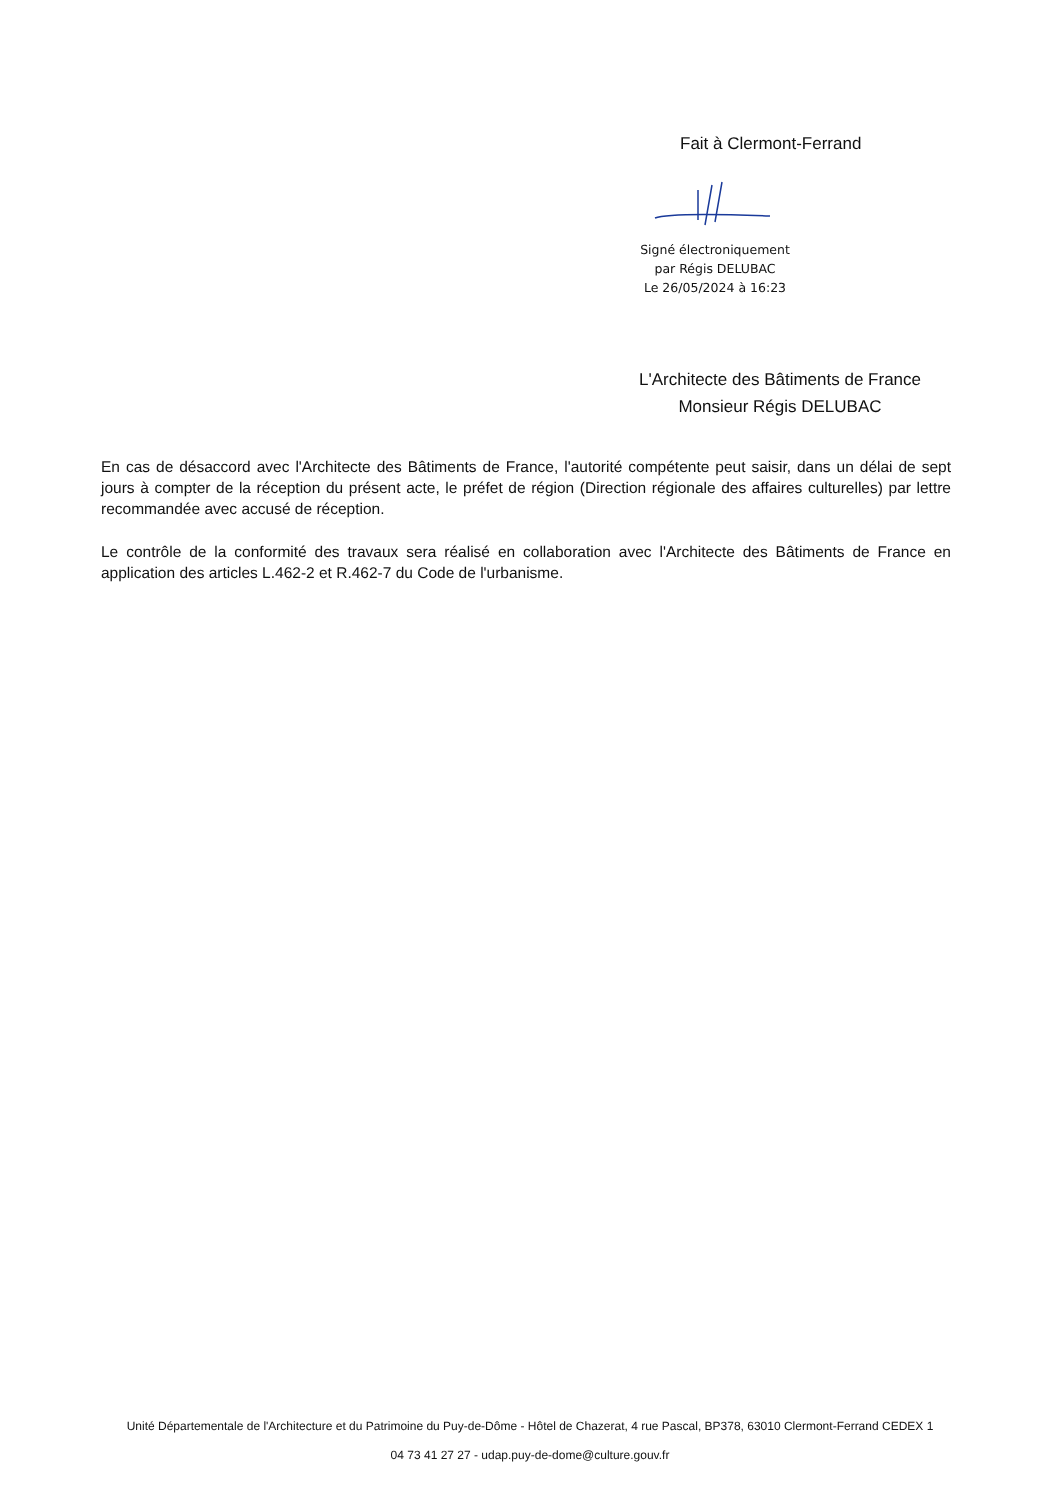Fait à Clermont-Ferrand
Signé électroniquement
par Régis DELUBAC
Le 26/05/2024 à 16:23
L'Architecte des Bâtiments de France
Monsieur Régis DELUBAC
En cas de désaccord avec l'Architecte des Bâtiments de France, l'autorité compétente peut saisir, dans un délai de sept jours à compter de la réception du présent acte, le préfet de région (Direction régionale des affaires culturelles) par lettre recommandée avec accusé de réception.
Le contrôle de la conformité des travaux sera réalisé en collaboration avec l'Architecte des Bâtiments de France en application des articles L.462-2 et R.462-7 du Code de l'urbanisme.
Unité Départementale de l'Architecture et du Patrimoine du Puy-de-Dôme - Hôtel de Chazerat, 4 rue Pascal, BP378, 63010 Clermont-Ferrand CEDEX 1
04 73 41 27 27 - udap.puy-de-dome@culture.gouv.fr